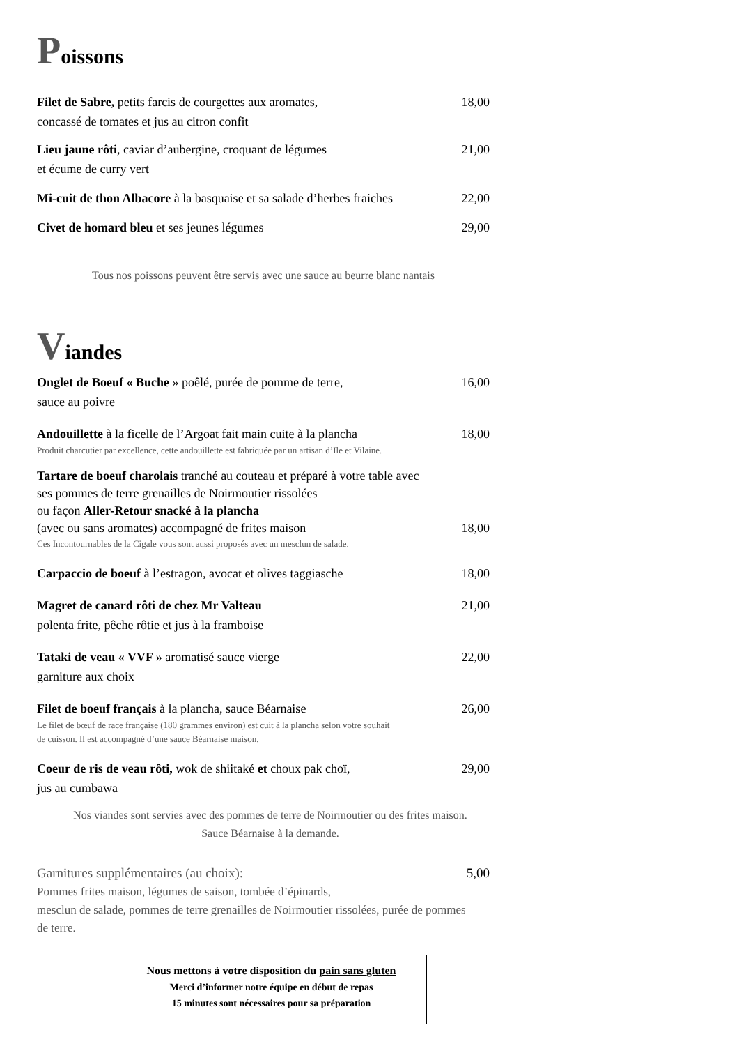Poissons
Filet de Sabre, petits farcis de courgettes aux aromates,
concassé de tomates et jus au citron confit
18,00
Lieu jaune rôti, caviar d’aubergine, croquant de légumes
et écume de curry vert
21,00
Mi-cuit de thon Albacore à la basquaise et sa salade d’herbes fraiches
22,00
Civet de homard bleu et ses jeunes légumes
29,00
Tous nos poissons peuvent être servis avec une sauce au beurre blanc nantais
Viandes
Onglet de Boeuf « Buche » poêlé, purée de pomme de terre,
sauce au poivre
16,00
Andouillette à la ficelle de l’Argoat fait main cuite à la plancha
18,00
Produit charcutier par excellence, cette andouillette est fabriquée par un artisan d’Ile et Vilaine.
Tartare de boeuf charolais tranché au couteau et préparé à votre table avec
ses pommes de terre grenailles de Noirmoutier rissolées
ou façon Aller-Retour snacké à la plancha
(avec ou sans aromates) accompagné de frites maison
18,00
Ces Incontournables de la Cigale vous sont aussi proposés avec un mesclun de salade.
Carpaccio de boeuf à l’estragon, avocat et olives taggiasche
18,00
Magret de canard rôti de chez Mr Valteau
polenta frite, pêche rôtie et jus à la framboise
21,00
Tataki de veau « VVF » aromatisé sauce vierge
garniture aux choix
22,00
Filet de boeuf français à la plancha, sauce Béarnaise
26,00
Le filet de bœuf de race française (180 grammes environ) est cuit à la plancha selon votre souhait
de cuisson. Il est accompagné d’une sauce Béarnaise maison.
Coeur de ris de veau rôti, wok de shiitaké et choux pak choï,
jus au cumbawa
29,00
Nos viandes sont servies avec des pommes de terre de Noirmoutier ou des frites maison.
Sauce Béarnaise à la demande.
Garnitures supplémentaires (au choix):
5,00
Pommes frites maison, légumes de saison, tombée d’épinards,
mesclun de salade, pommes de terre grenailles de Noirmoutier rissolées, purée de pommes de terre.
Nous mettons à votre disposition du pain sans gluten
Merci d’informer notre équipe en début de repas
15 minutes sont nécessaires pour sa préparation